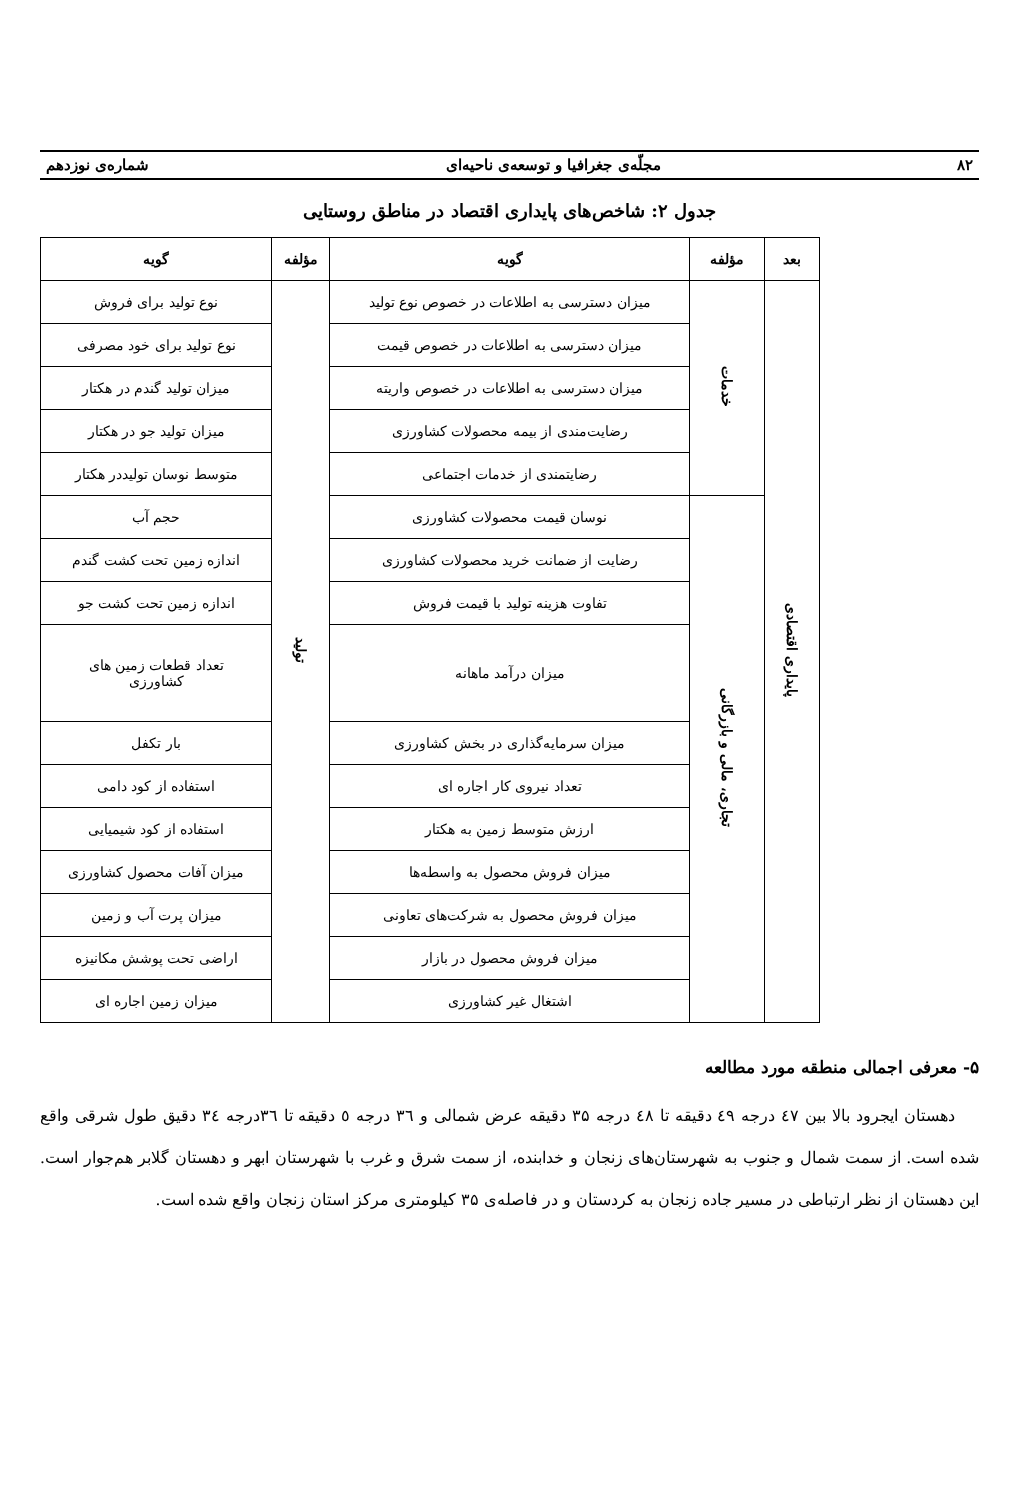۸۲ مجلّه‌ی جغرافیا و توسعه‌ی ناحیه‌ای شماره‌ی نوزدهم
جدول ۲: شاخص‌های پایداری اقتصاد در مناطق روستایی
| بعد | مؤلفه | گویه | مؤلفه | گویه |
| --- | --- | --- | --- | --- |
| پایداری اقتصادی | خدمات | میزان دسترسی به اطلاعات در خصوص نوع تولید | تولید | نوع تولید برای فروش |
| | | میزان دسترسی به اطلاعات در خصوص قیمت | | نوع تولید برای خود مصرفی |
| | | میزان دسترسی به اطلاعات در خصوص واریته | | میزان تولید گندم در هکتار |
| | | رضایت‌مندی از بیمه محصولات کشاورزی | | میزان تولید جو در هکتار |
| | | رضایتمندی از خدمات اجتماعی | | متوسط نوسان تولیددر هکتار |
| | تجاری، مالی و بازرگانی | نوسان قیمت محصولات کشاورزی | | حجم آب |
| | | رضایت از ضمانت خرید محصولات کشاورزی | | اندازه زمین تحت کشت گندم |
| | | تفاوت هزینه تولید با قیمت فروش | | اندازه زمین تحت کشت جو |
| | | میزان درآمد ماهانه | | تعداد قطعات زمین های کشاورزی |
| | | میزان سرمایه‌گذاری در بخش کشاورزی | | بار تکفل |
| | | تعداد نیروی کار اجاره ای | | استفاده از کود دامی |
| | | ارزش متوسط زمین به هکتار | | استفاده از کود شیمیایی |
| | | میزان فروش محصول به واسطه‌ها | | میزان آفات محصول کشاورزی |
| | | میزان فروش محصول به شرکت‌های تعاونی | | میزان پرت آب و زمین |
| | | میزان فروش محصول در بازار | | اراضی تحت پوشش مکانیزه |
| | | اشتغال غیر کشاورزی | | میزان زمین اجاره ای |
۵- معرفی اجمالی منطقه مورد مطالعه
دهستان ایجرود بالا بین ٤٧ درجه ٤٩ دقیقه تا ٤٨ درجه ۳۵ دقیقه عرض شمالی و ٣٦ درجه ٥ دقیقه تا ٣٦درجه ٣٤ دقیق طول شرقی واقع شده است. از سمت شمال و جنوب به شهرستان‌های زنجان و خدابنده، از سمت شرق و غرب با شهرستان ابهر و دهستان گلابر هم‌جوار است. این دهستان از نظر ارتباطی در مسیر جاده زنجان به کردستان و در فاصله‌ی ۳۵ کیلومتری مرکز استان زنجان واقع شده است.